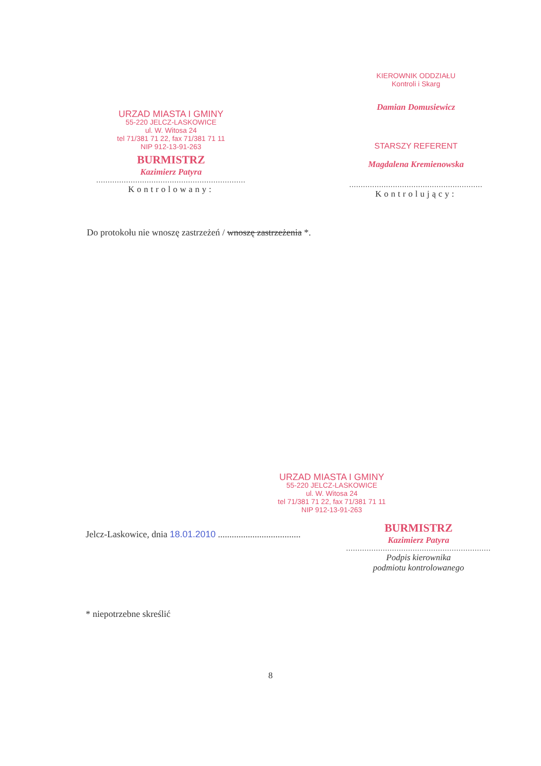URZAD MIASTA I GMINY
55-220 JELCZ-LASKOWICE
ul. W. Witosa 24
tel 71/381 71 22, fax 71/381 71 11
NIP 912-13-91-263
BURMISTRZ
Kazimierz Patyra
.................................................................
Kontrolowany:
KIEROWNIK ODDZIAŁU
Kontroli i Skarg
Damian Domusiewicz
STARSZY REFERENT
Magdalena Kremienowska
..........................................................
Kontrolujący:
Do protokołu nie wnoszę zastrzeżeń / wnoszę zastrzeżenia *.
URZAD MIASTA I GMINY
55-220 JELCZ-LASKOWICE
ul. W. Witosa 24
tel 71/381 71 22, fax 71/381 71 11
NIP 912-13-91-263
Jelcz-Laskowice, dnia 18.01.2010 ....................................
BURMISTRZ
Kazimierz Patyra
...............................................................
Podpis kierownika
podmiotu kontrolowanego
* niepotrzebne skreślić
8